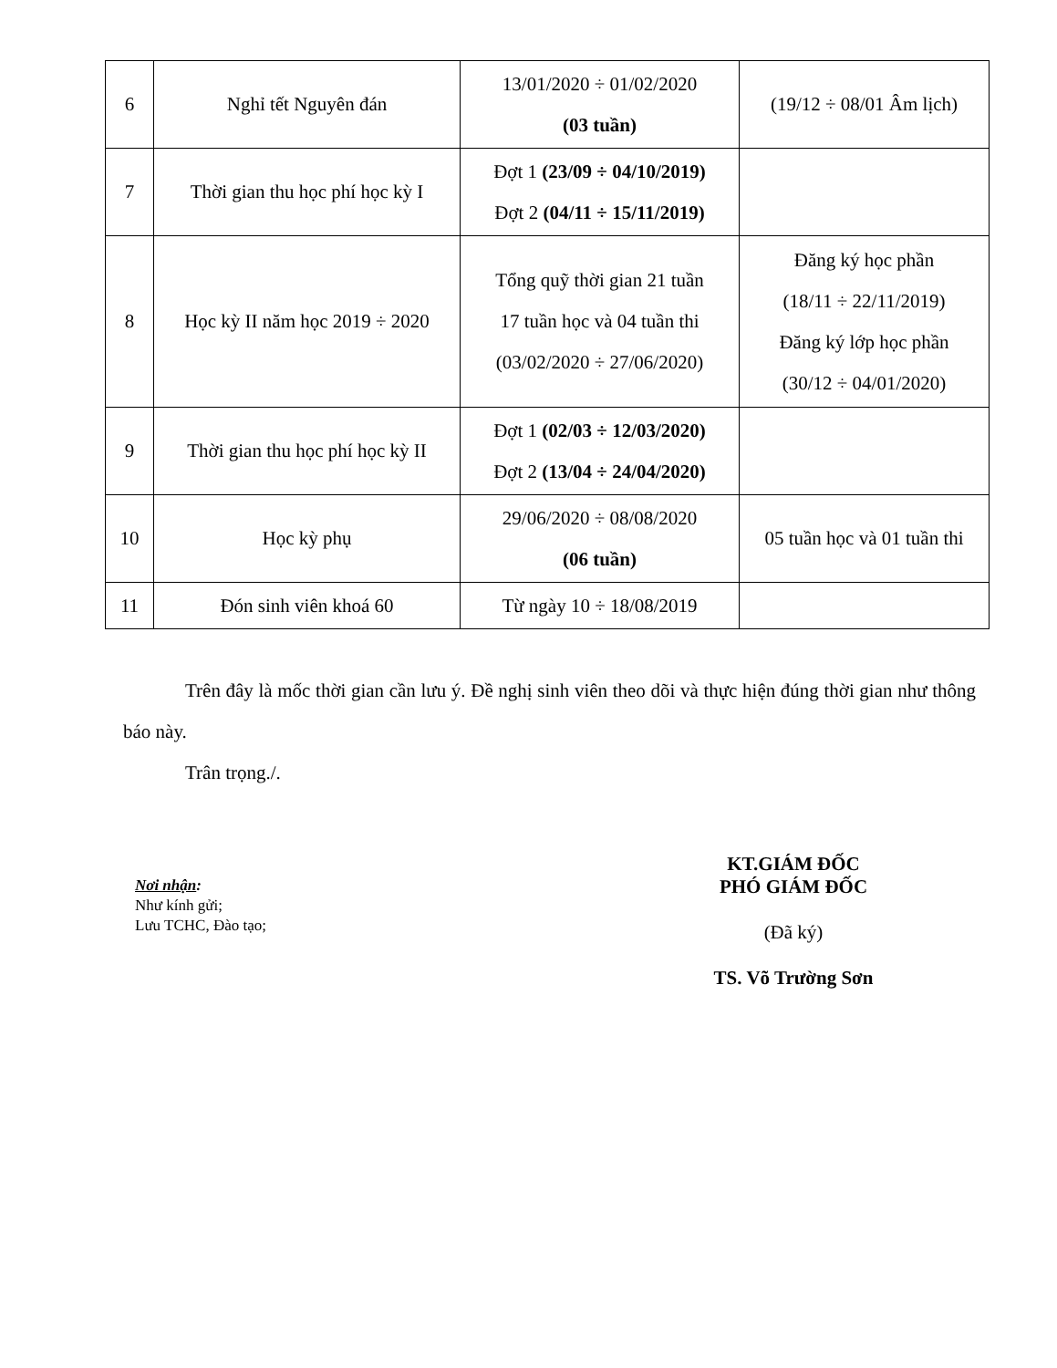| 6 | Nghỉ tết Nguyên đán | 13/01/2020 ÷ 01/02/2020 (03 tuần) | (19/12 ÷ 08/01 Âm lịch) |
| 7 | Thời gian thu học phí học kỳ I | Đợt 1 (23/09 ÷ 04/10/2019) Đợt 2 (04/11 ÷ 15/11/2019) | |
| 8 | Học kỳ II năm học 2019 ÷ 2020 | Tổng quỹ thời gian 21 tuần 17 tuần học và 04 tuần thi (03/02/2020 ÷ 27/06/2020) | Đăng ký học phần (18/11 ÷ 22/11/2019) Đăng ký lớp học phần (30/12 ÷ 04/01/2020) |
| 9 | Thời gian thu học phí học kỳ II | Đợt 1 (02/03 ÷ 12/03/2020) Đợt 2 (13/04 ÷ 24/04/2020) | |
| 10 | Học kỳ phụ | 29/06/2020 ÷ 08/08/2020 (06 tuần) | 05 tuần học và 01 tuần thi |
| 11 | Đón sinh viên khoá 60 | Từ ngày 10 ÷ 18/08/2019 | |
Trên đây là mốc thời gian cần lưu ý. Đề nghị sinh viên theo dõi và thực hiện đúng thời gian như thông báo này.
Trân trọng./.
Nơi nhận:
Như kính gửi;
Lưu TCHC, Đào tạo;
KT.GIÁM ĐỐC
PHÓ GIÁM ĐỐC
(Đã ký)
TS. Võ Trường Sơn